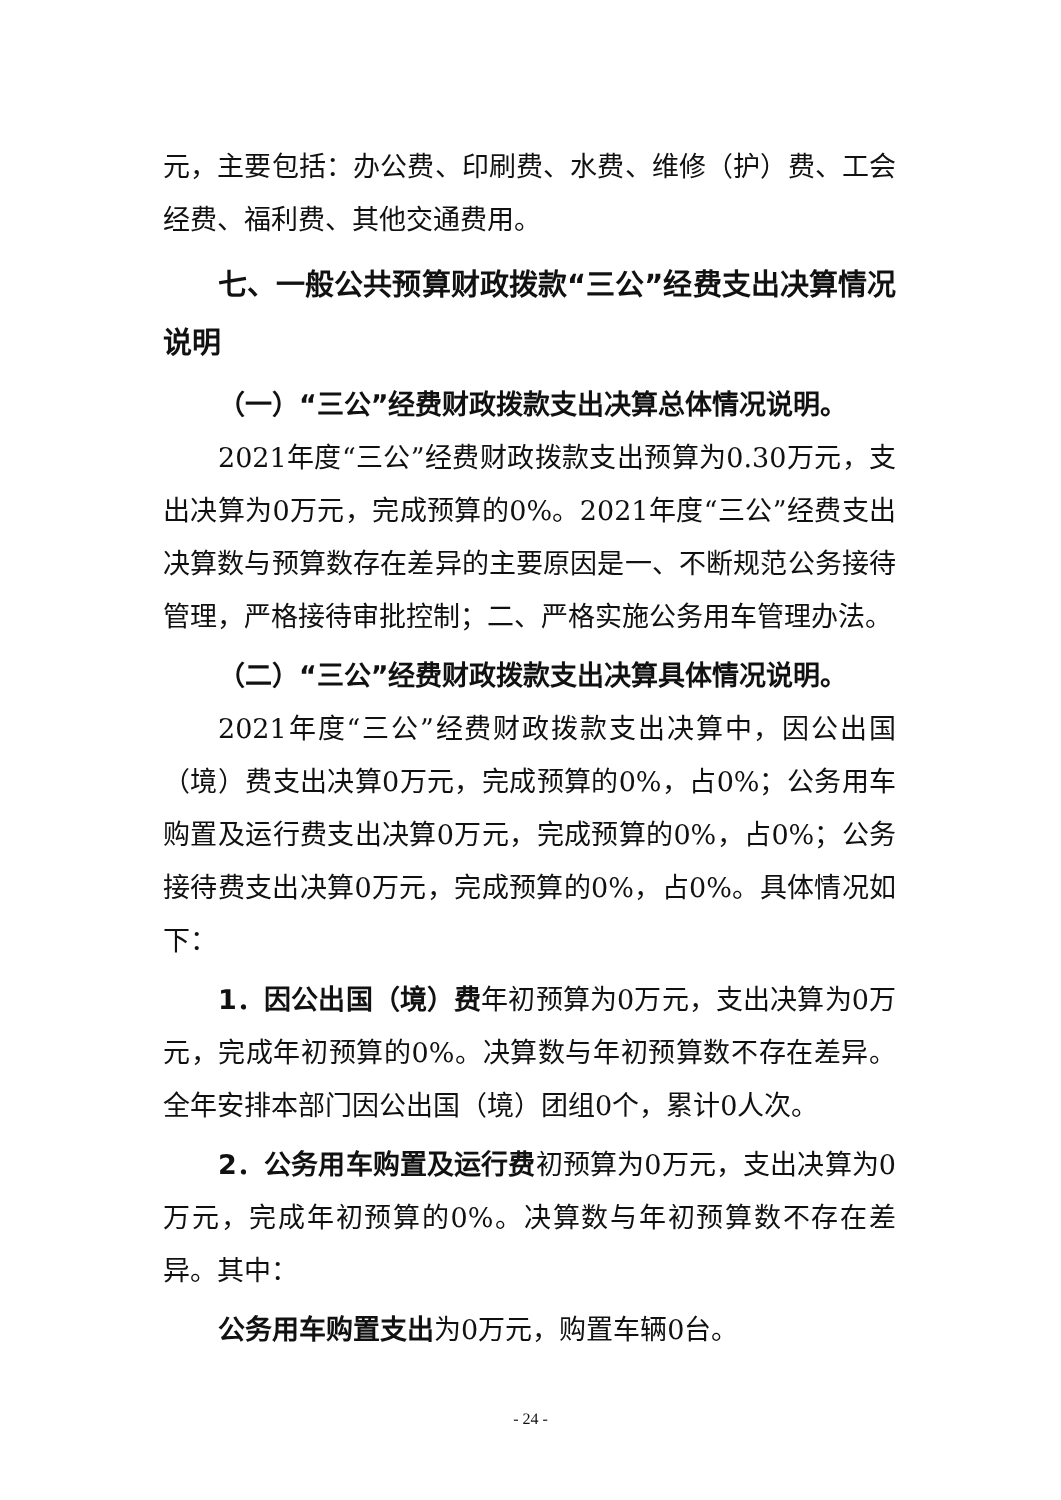元，主要包括：办公费、印刷费、水费、维修（护）费、工会经费、福利费、其他交通费用。
七、一般公共预算财政拨款“三公”经费支出决算情况说明
（一）“三公”经费财政拨款支出决算总体情况说明。
2021年度“三公”经费财政拨款支出预算为0.30万元，支出决算为0万元，完成预算的0%。2021年度“三公”经费支出决算数与预算数存在差异的主要原因是一、不断规范公务接待管理，严格接待审批控制；二、严格实施公务用车管理办法。
（二）“三公”经费财政拨款支出决算具体情况说明。
2021年度“三公”经费财政拨款支出决算中，因公出国（境）费支出决算0万元，完成预算的0%，占0%；公务用车购置及运行费支出决算0万元，完成预算的0%，占0%；公务接待费支出决算0万元，完成预算的0%，占0%。具体情况如下：
1．因公出国（境）费年初预算为0万元，支出决算为0万元，完成年初预算的0%。决算数与年初预算数不存在差异。全年安排本部门因公出国（境）团组0个，累计0人次。
2．公务用车购置及运行费初预算为0万元，支出决算为0万元，完成年初预算的0%。决算数与年初预算数不存在差异。其中：
公务用车购置支出为0万元，购置车辆0台。
- 24 -